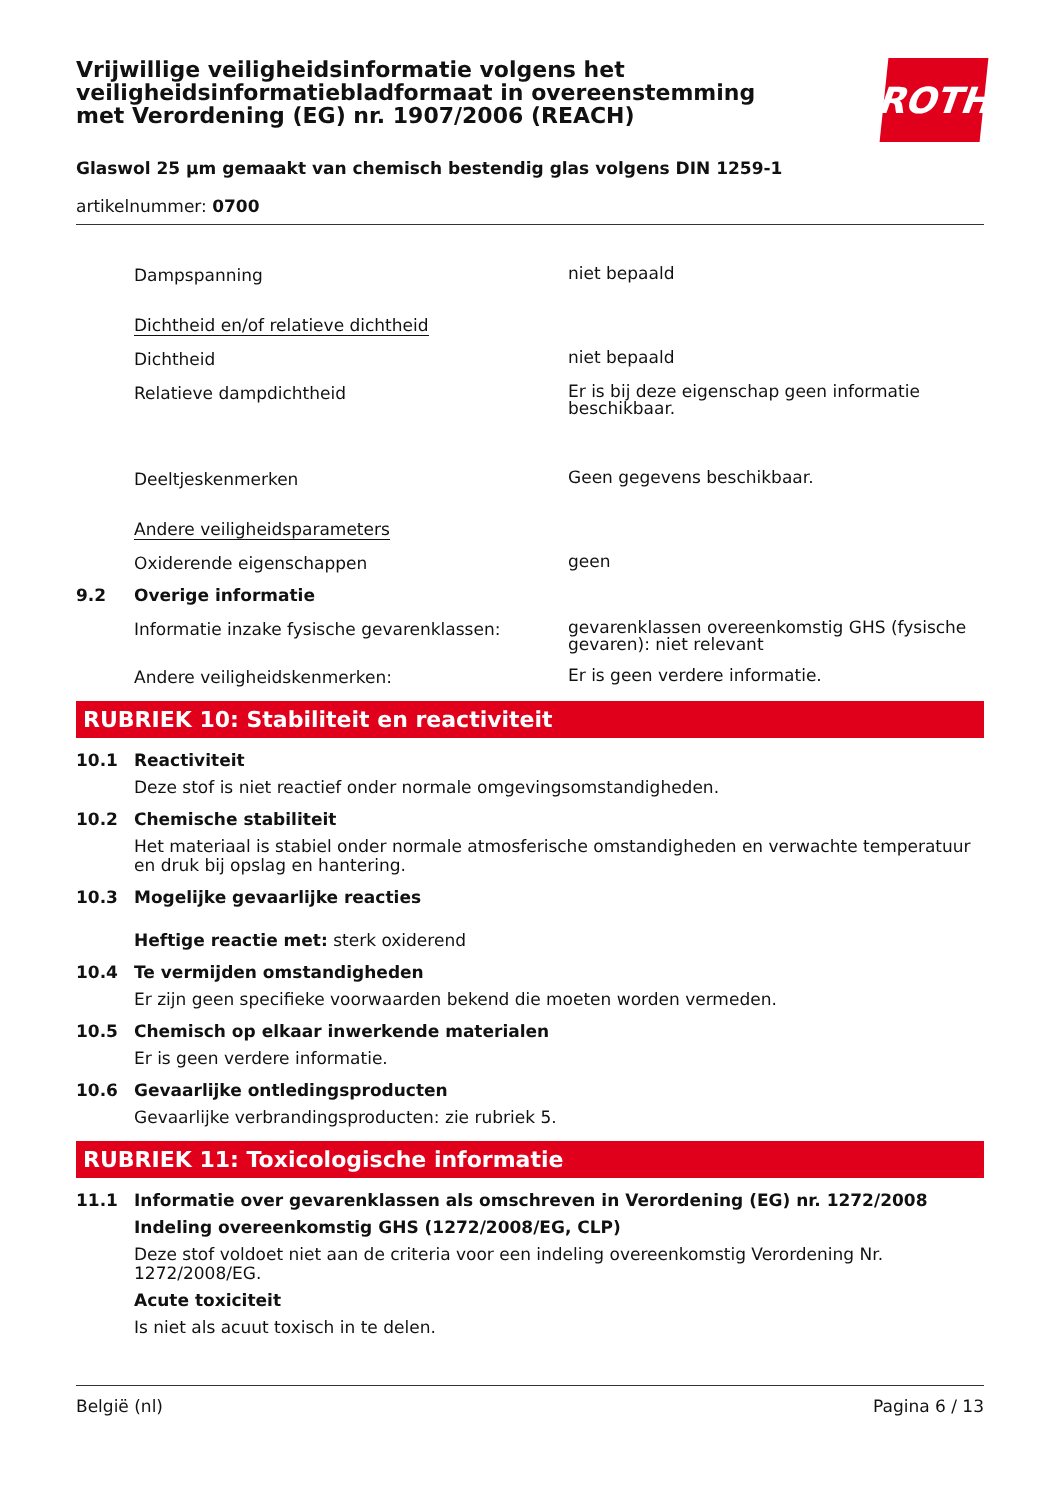Vrijwillige veiligheidsinformatie volgens het veiligheidsinformatiebladformaat in overeenstemming met Verordening (EG) nr. 1907/2006 (REACH)
ROTH
Glaswol 25 µm gemaakt van chemisch bestendig glas volgens DIN 1259-1
artikelnummer: 0700
Dampspanning
niet bepaald
Dichtheid en/of relatieve dichtheid
Dichtheid
niet bepaald
Relatieve dampdichtheid
Er is bij deze eigenschap geen informatie beschikbaar.
Deeltjeskenmerken
Geen gegevens beschikbaar.
Andere veiligheidsparameters
Oxiderende eigenschappen
geen
9.2 Overige informatie
Informatie inzake fysische gevarenklassen:
gevarenklassen overeenkomstig GHS (fysische gevaren): niet relevant
Andere veiligheidskenmerken:
Er is geen verdere informatie.
RUBRIEK 10: Stabiliteit en reactiviteit
10.1 Reactiviteit
Deze stof is niet reactief onder normale omgevingsomstandigheden.
10.2 Chemische stabiliteit
Het materiaal is stabiel onder normale atmosferische omstandigheden en verwachte temperatuur en druk bij opslag en hantering.
10.3 Mogelijke gevaarlijke reacties
Heftige reactie met: sterk oxiderend
10.4 Te vermijden omstandigheden
Er zijn geen specifieke voorwaarden bekend die moeten worden vermeden.
10.5 Chemisch op elkaar inwerkende materialen
Er is geen verdere informatie.
10.6 Gevaarlijke ontledingsproducten
Gevaarlijke verbrandingsproducten: zie rubriek 5.
RUBRIEK 11: Toxicologische informatie
11.1 Informatie over gevarenklassen als omschreven in Verordening (EG) nr. 1272/2008
Indeling overeenkomstig GHS (1272/2008/EG, CLP)
Deze stof voldoet niet aan de criteria voor een indeling overeenkomstig Verordening Nr. 1272/2008/EG.
Acute toxiciteit
Is niet als acuut toxisch in te delen.
België (nl) Pagina 6 / 13